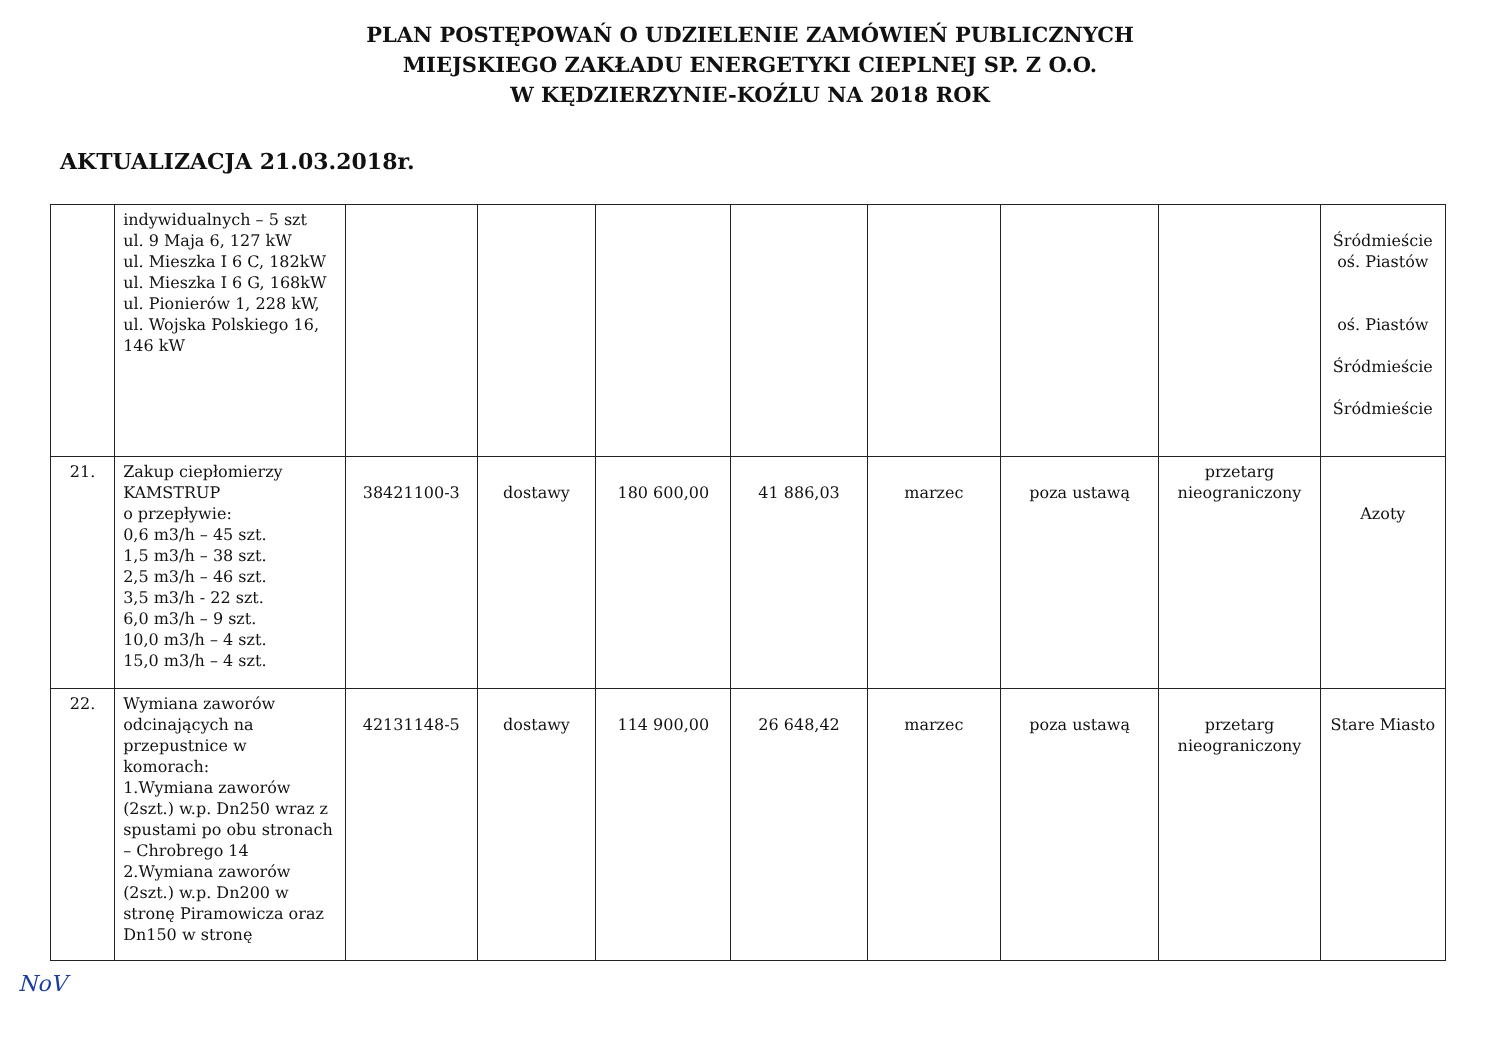PLAN POSTĘPOWAŃ O UDZIELENIE ZAMÓWIEŃ PUBLICZNYCH
MIEJSKIEGO ZAKŁADU ENERGETYKI CIEPLNEJ SP. Z O.O.
W KĘDZIERZYNIE-KOŹLU NA 2018 ROK
AKTUALIZACJA 21.03.2018r.
| | indywidualnych – 5 szt ul. 9 Maja 6, 127 kW ul. Mieszka I 6 C, 182kW ul. Mieszka I 6 G, 168kW ul. Pionierów 1, 228 kW, ul. Wojska Polskiego 16, 146 kW | | | | | | | | Śródmieście oś. Piastów oś. Piastów Śródmieście Śródmieście |
| 21. | Zakup ciepłomierzy KAMSTRUP o przepływie: 0,6 m3/h – 45 szt. 1,5 m3/h – 38 szt. 2,5 m3/h – 46 szt. 3,5 m3/h - 22 szt. 6,0 m3/h – 9 szt. 10,0 m3/h – 4 szt. 15,0 m3/h – 4 szt. | 38421100-3 | dostawy | 180 600,00 | 41 886,03 | marzec | poza ustawą | przetarg nieograniczony | Azoty |
| 22. | Wymiana zaworów odcinających na przepustnice w komorach: 1.Wymiana zaworów (2szt.) w.p. Dn250 wraz z spustami po obu stronach – Chrobrego 14 2.Wymiana zaworów (2szt.) w.p. Dn200 w stronę Piramowicza oraz Dn150 w stronę | 42131148-5 | dostawy | 114 900,00 | 26 648,42 | marzec | poza ustawą | przetarg nieograniczony | Stare Miasto |
NoV